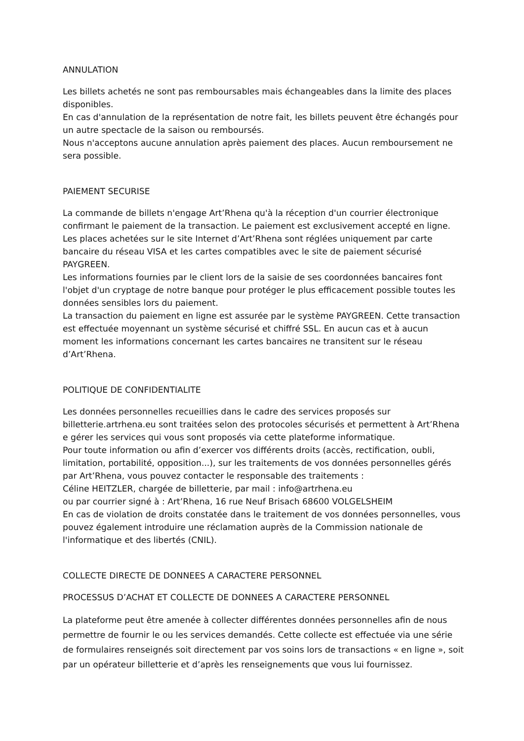ANNULATION
Les billets achetés ne sont pas remboursables mais échangeables dans la limite des places disponibles.
En cas d'annulation de la représentation de notre fait, les billets peuvent être échangés pour un autre spectacle de la saison ou remboursés.
Nous n'acceptons aucune annulation après paiement des places. Aucun remboursement ne sera possible.
PAIEMENT SECURISE
La commande de billets n'engage Art’Rhena qu'à la réception d'un courrier électronique confirmant le paiement de la transaction. Le paiement est exclusivement accepté en ligne.
Les places achetées sur le site Internet d’Art’Rhena sont réglées uniquement par carte bancaire du réseau VISA et les cartes compatibles avec le site de paiement sécurisé PAYGREEN.
Les informations fournies par le client lors de la saisie de ses coordonnées bancaires font l'objet d'un cryptage de notre banque pour protéger le plus efficacement possible toutes les données sensibles lors du paiement.
La transaction du paiement en ligne est assurée par le système PAYGREEN. Cette transaction est effectuée moyennant un système sécurisé et chiffré SSL. En aucun cas et à aucun moment les informations concernant les cartes bancaires ne transitent sur le réseau d’Art’Rhena.
POLITIQUE DE CONFIDENTIALITE
Les données personnelles recueillies dans le cadre des services proposés sur billetterie.artrhena.eu sont traitées selon des protocoles sécurisés et permettent à Art’Rhena e gérer les services qui vous sont proposés via cette plateforme informatique.
Pour toute information ou afin d’exercer vos différents droits (accès, rectification, oubli, limitation, portabilité, opposition...), sur les traitements de vos données personnelles gérés par Art’Rhena, vous pouvez contacter le responsable des traitements :
Céline HEITZLER, chargée de billetterie, par mail : info@artrhena.eu
ou par courrier signé à : Art’Rhena, 16 rue Neuf Brisach 68600 VOLGELSHEIM
En cas de violation de droits constatée dans le traitement de vos données personnelles, vous pouvez également introduire une réclamation auprès de la Commission nationale de l'informatique et des libertés (CNIL).
COLLECTE DIRECTE DE DONNEES A CARACTERE PERSONNEL
PROCESSUS D’ACHAT ET COLLECTE DE DONNEES A CARACTERE PERSONNEL
La plateforme peut être amenée à collecter différentes données personnelles afin de nous permettre de fournir le ou les services demandés. Cette collecte est effectuée via une série de formulaires renseignés soit directement par vos soins lors de transactions « en ligne », soit par un opérateur billetterie et d’après les renseignements que vous lui fournissez.